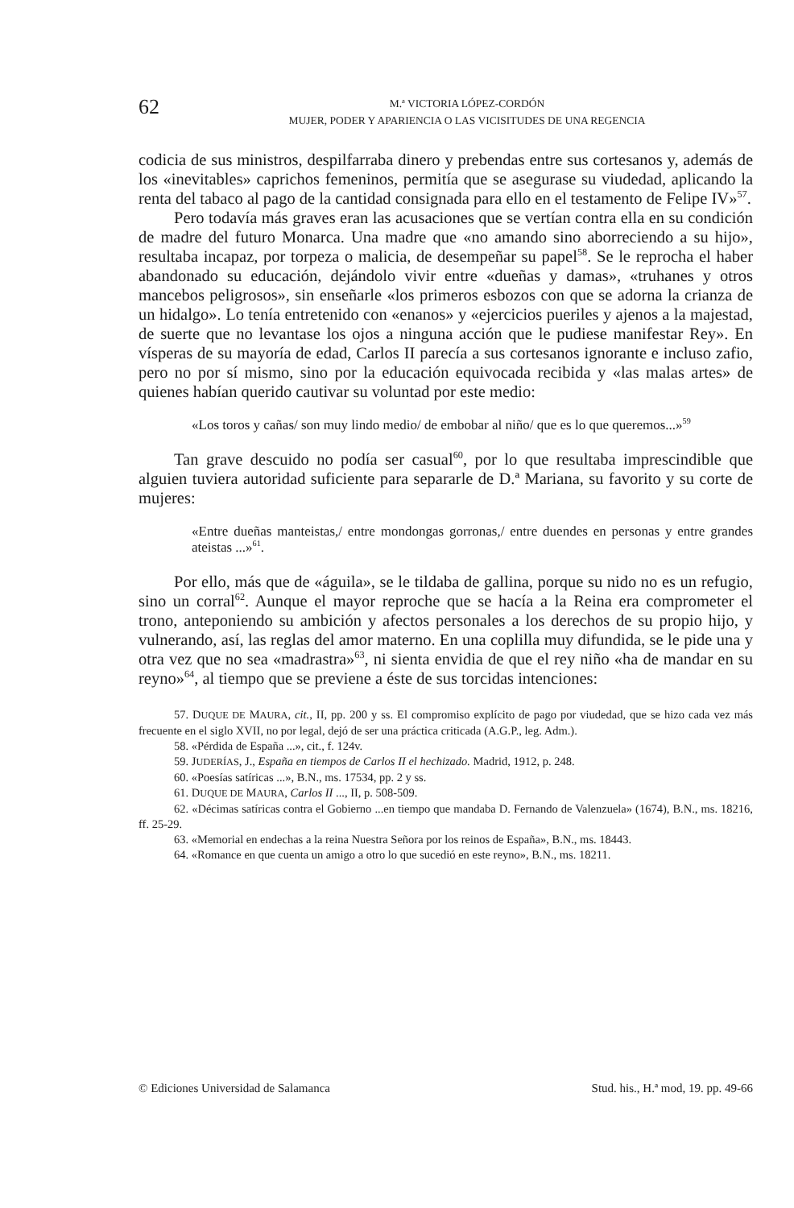62
M.ª VICTORIA LÓPEZ-CORDÓN
MUJER, PODER Y APARIENCIA O LAS VICISITUDES DE UNA REGENCIA
codicia de sus ministros, despilfarraba dinero y prebendas entre sus cortesanos y, además de los «inevitables» caprichos femeninos, permitía que se asegurase su viudedad, aplicando la renta del tabaco al pago de la cantidad consignada para ello en el testamento de Felipe IV»<sup>57</sup>.
Pero todavía más graves eran las acusaciones que se vertían contra ella en su condición de madre del futuro Monarca. Una madre que «no amando sino aborreciendo a su hijo», resultaba incapaz, por torpeza o malicia, de desempeñar su papel<sup>58</sup>. Se le reprocha el haber abandonado su educación, dejándolo vivir entre «dueñas y damas», «truhanes y otros mancebos peligrosos», sin enseñarle «los primeros esbozos con que se adorna la crianza de un hidalgo». Lo tenía entretenido con «enanos» y «ejercicios pueriles y ajenos a la majestad, de suerte que no levantase los ojos a ninguna acción que le pudiese manifestar Rey». En vísperas de su mayoría de edad, Carlos II parecía a sus cortesanos ignorante e incluso zafio, pero no por sí mismo, sino por la educación equivocada recibida y «las malas artes» de quienes habían querido cautivar su voluntad por este medio:
«Los toros y cañas/ son muy lindo medio/ de embobar al niño/ que es lo que queremos...»<sup>59</sup>
Tan grave descuido no podía ser casual<sup>60</sup>, por lo que resultaba imprescindible que alguien tuviera autoridad suficiente para separarle de D.ª Mariana, su favorito y su corte de mujeres:
«Entre dueñas manteistas,/ entre mondongas gorronas,/ entre duendes en personas y entre grandes ateistas ...»<sup>61</sup>.
Por ello, más que de «águila», se le tildaba de gallina, porque su nido no es un refugio, sino un corral<sup>62</sup>. Aunque el mayor reproche que se hacía a la Reina era comprometer el trono, anteponiendo su ambición y afectos personales a los derechos de su propio hijo, y vulnerando, así, las reglas del amor materno. En una coplilla muy difundida, se le pide una y otra vez que no sea «madrastra»<sup>63</sup>, ni sienta envidia de que el rey niño «ha de mandar en su reyno»<sup>64</sup>, al tiempo que se previene a éste de sus torcidas intenciones:
57. DUQUE DE MAURA, cit., II, pp. 200 y ss. El compromiso explícito de pago por viudedad, que se hizo cada vez más frecuente en el siglo XVII, no por legal, dejó de ser una práctica criticada (A.G.P., leg. Adm.).
58. «Pérdida de España ...», cit., f. 124v.
59. JUDERÍAS, J., España en tiempos de Carlos II el hechizado. Madrid, 1912, p. 248.
60. «Poesías satíricas ...», B.N., ms. 17534, pp. 2 y ss.
61. DUQUE DE MAURA, Carlos II ..., II, p. 508-509.
62. «Décimas satíricas contra el Gobierno ...en tiempo que mandaba D. Fernando de Valenzuela» (1674), B.N., ms. 18216, ff. 25-29.
63. «Memorial en endechas a la reina Nuestra Señora por los reinos de España», B.N., ms. 18443.
64. «Romance en que cuenta un amigo a otro lo que sucedió en este reyno», B.N., ms. 18211.
© Ediciones Universidad de Salamanca Stud. his., H.ª mod, 19. pp. 49-66